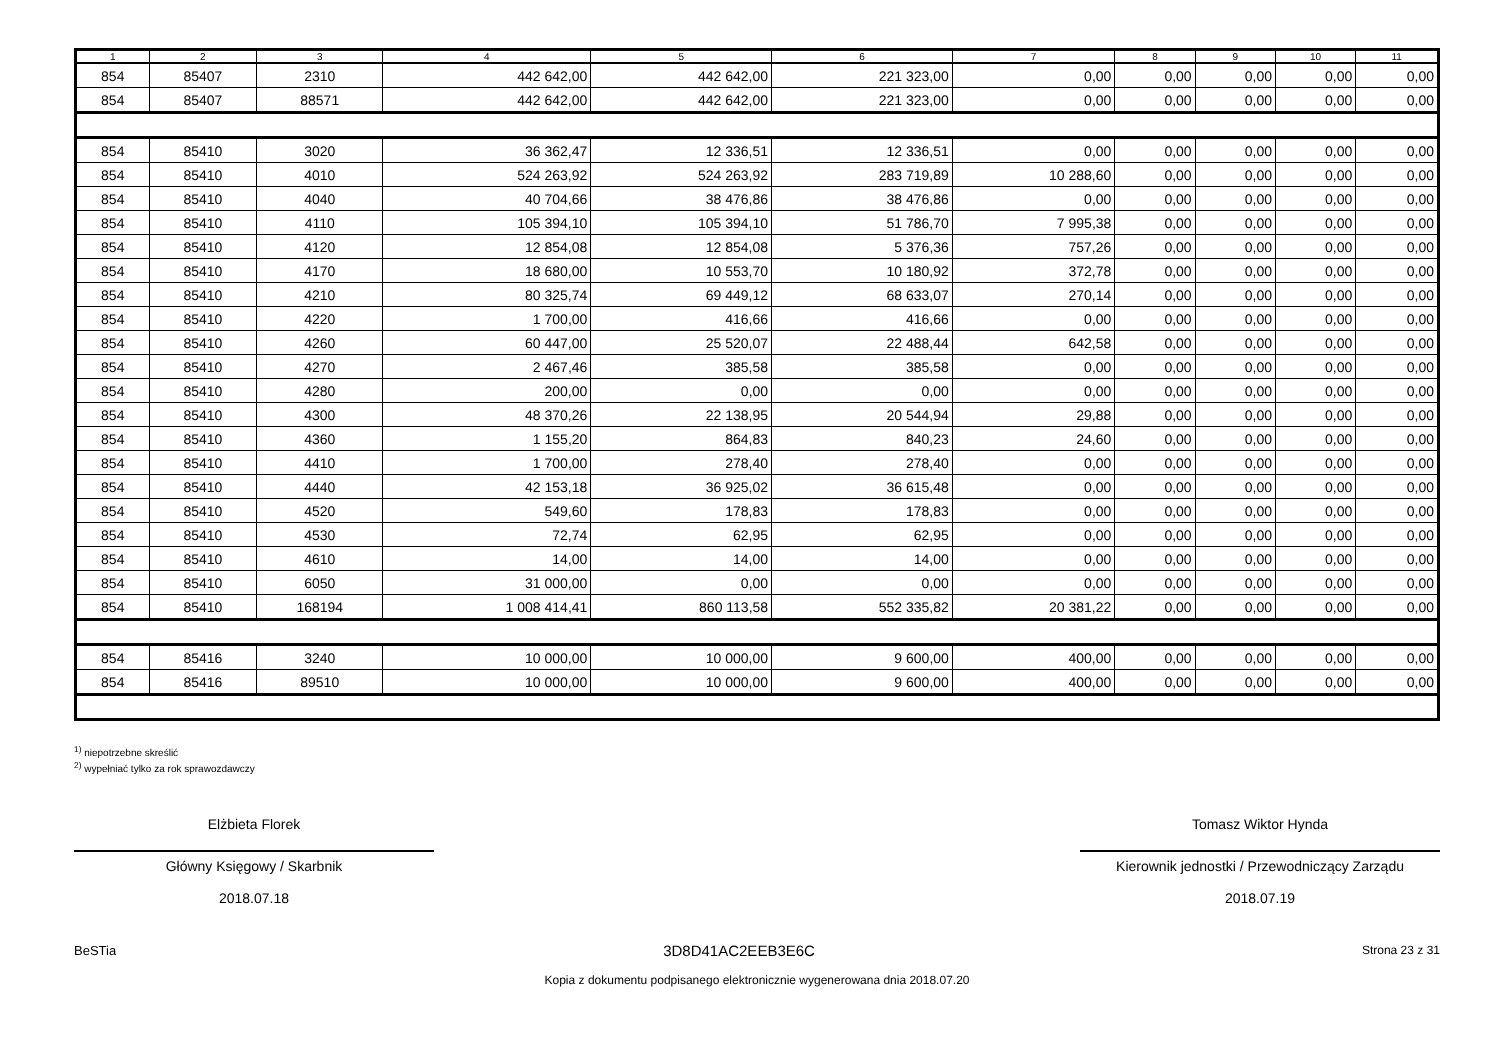| 1 | 2 | 3 | 4 | 5 | 6 | 7 | 8 | 9 | 10 | 11 |
| --- | --- | --- | --- | --- | --- | --- | --- | --- | --- | --- |
| 854 | 85407 | 2310 | 442 642,00 | 442 642,00 | 221 323,00 | 0,00 | 0,00 | 0,00 | 0,00 | 0,00 |
| 854 | 85407 | 88571 | 442 642,00 | 442 642,00 | 221 323,00 | 0,00 | 0,00 | 0,00 | 0,00 | 0,00 |
| 854 | 85410 | 3020 | 36 362,47 | 12 336,51 | 12 336,51 | 0,00 | 0,00 | 0,00 | 0,00 | 0,00 |
| 854 | 85410 | 4010 | 524 263,92 | 524 263,92 | 283 719,89 | 10 288,60 | 0,00 | 0,00 | 0,00 | 0,00 |
| 854 | 85410 | 4040 | 40 704,66 | 38 476,86 | 38 476,86 | 0,00 | 0,00 | 0,00 | 0,00 | 0,00 |
| 854 | 85410 | 4110 | 105 394,10 | 105 394,10 | 51 786,70 | 7 995,38 | 0,00 | 0,00 | 0,00 | 0,00 |
| 854 | 85410 | 4120 | 12 854,08 | 12 854,08 | 5 376,36 | 757,26 | 0,00 | 0,00 | 0,00 | 0,00 |
| 854 | 85410 | 4170 | 18 680,00 | 10 553,70 | 10 180,92 | 372,78 | 0,00 | 0,00 | 0,00 | 0,00 |
| 854 | 85410 | 4210 | 80 325,74 | 69 449,12 | 68 633,07 | 270,14 | 0,00 | 0,00 | 0,00 | 0,00 |
| 854 | 85410 | 4220 | 1 700,00 | 416,66 | 416,66 | 0,00 | 0,00 | 0,00 | 0,00 | 0,00 |
| 854 | 85410 | 4260 | 60 447,00 | 25 520,07 | 22 488,44 | 642,58 | 0,00 | 0,00 | 0,00 | 0,00 |
| 854 | 85410 | 4270 | 2 467,46 | 385,58 | 385,58 | 0,00 | 0,00 | 0,00 | 0,00 | 0,00 |
| 854 | 85410 | 4280 | 200,00 | 0,00 | 0,00 | 0,00 | 0,00 | 0,00 | 0,00 | 0,00 |
| 854 | 85410 | 4300 | 48 370,26 | 22 138,95 | 20 544,94 | 29,88 | 0,00 | 0,00 | 0,00 | 0,00 |
| 854 | 85410 | 4360 | 1 155,20 | 864,83 | 840,23 | 24,60 | 0,00 | 0,00 | 0,00 | 0,00 |
| 854 | 85410 | 4410 | 1 700,00 | 278,40 | 278,40 | 0,00 | 0,00 | 0,00 | 0,00 | 0,00 |
| 854 | 85410 | 4440 | 42 153,18 | 36 925,02 | 36 615,48 | 0,00 | 0,00 | 0,00 | 0,00 | 0,00 |
| 854 | 85410 | 4520 | 549,60 | 178,83 | 178,83 | 0,00 | 0,00 | 0,00 | 0,00 | 0,00 |
| 854 | 85410 | 4530 | 72,74 | 62,95 | 62,95 | 0,00 | 0,00 | 0,00 | 0,00 | 0,00 |
| 854 | 85410 | 4610 | 14,00 | 14,00 | 14,00 | 0,00 | 0,00 | 0,00 | 0,00 | 0,00 |
| 854 | 85410 | 6050 | 31 000,00 | 0,00 | 0,00 | 0,00 | 0,00 | 0,00 | 0,00 | 0,00 |
| 854 | 85410 | 168194 | 1 008 414,41 | 860 113,58 | 552 335,82 | 20 381,22 | 0,00 | 0,00 | 0,00 | 0,00 |
| 854 | 85416 | 3240 | 10 000,00 | 10 000,00 | 9 600,00 | 400,00 | 0,00 | 0,00 | 0,00 | 0,00 |
| 854 | 85416 | 89510 | 10 000,00 | 10 000,00 | 9 600,00 | 400,00 | 0,00 | 0,00 | 0,00 | 0,00 |
<sup>1)</sup> niepotrzebne skreślić
<sup>2)</sup> wypełniać tylko za rok sprawozdawczy
Elżbieta Florek
Główny Księgowy / Skarbnik
2018.07.18
Tomasz Wiktor Hynda
Kierownik jednostki / Przewodniczący Zarządu
2018.07.19
BeSTia 3D8D41AC2EEB3E6C Strona 23 z 31
Kopia z dokumentu podpisanego elektronicznie wygenerowana dnia 2018.07.20